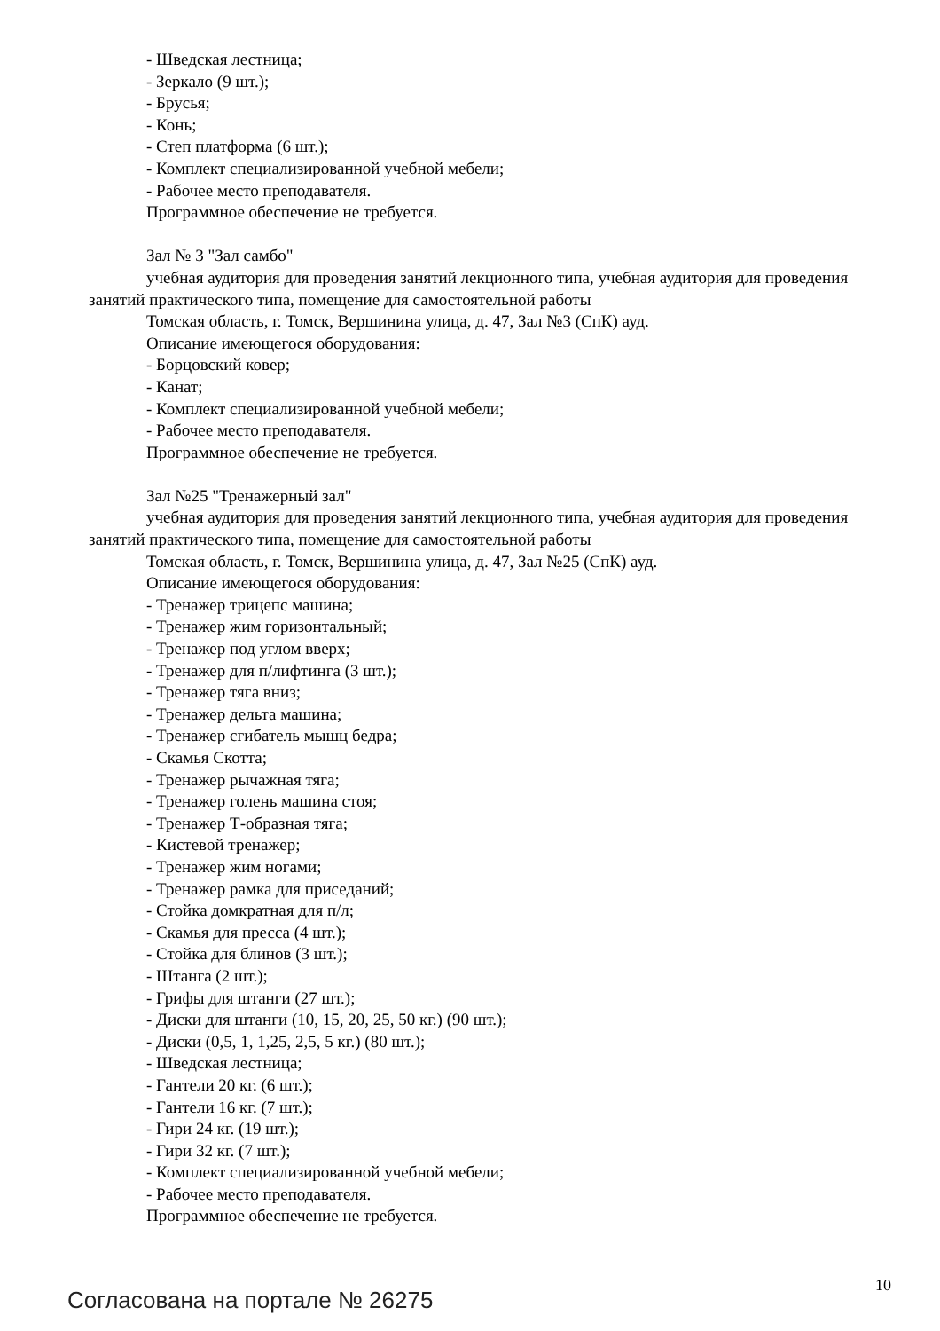- Шведская лестница;
- Зеркало (9 шт.);
- Брусья;
- Конь;
- Степ платформа (6 шт.);
- Комплект специализированной учебной мебели;
- Рабочее место преподавателя.
Программное обеспечение не требуется.
Зал № 3 "Зал самбо"
учебная аудитория для проведения занятий лекционного типа, учебная аудитория для проведения занятий практического типа, помещение для самостоятельной работы
Томская область, г. Томск, Вершинина улица, д. 47, Зал №3 (СпК) ауд.
Описание имеющегося оборудования:
- Борцовский ковер;
- Канат;
- Комплект специализированной учебной мебели;
- Рабочее место преподавателя.
Программное обеспечение не требуется.
Зал №25 "Тренажерный зал"
учебная аудитория для проведения занятий лекционного типа, учебная аудитория для проведения занятий практического типа, помещение для самостоятельной работы
Томская область, г. Томск, Вершинина улица, д. 47, Зал №25 (СпК) ауд.
Описание имеющегося оборудования:
- Тренажер трицепс машина;
- Тренажер жим горизонтальный;
- Тренажер под углом вверх;
- Тренажер для п/лифтинга (3 шт.);
- Тренажер тяга вниз;
- Тренажер дельта машина;
- Тренажер сгибатель мышц бедра;
- Скамья Скотта;
- Тренажер рычажная тяга;
- Тренажер голень машина стоя;
- Тренажер Т-образная тяга;
- Кистевой тренажер;
- Тренажер жим ногами;
- Тренажер рамка для приседаний;
- Стойка домкратная для п/л;
- Скамья для пресса (4 шт.);
- Стойка для блинов (3 шт.);
- Штанга (2 шт.);
- Грифы для штанги (27 шт.);
- Диски для штанги (10, 15, 20, 25, 50 кг.) (90 шт.);
- Диски (0,5, 1, 1,25, 2,5, 5 кг.) (80 шт.);
- Шведская лестница;
- Гантели 20 кг. (6 шт.);
- Гантели 16 кг. (7 шт.);
- Гири 24 кг. (19 шт.);
- Гири 32 кг. (7 шт.);
- Комплект специализированной учебной мебели;
- Рабочее место преподавателя.
Программное обеспечение не требуется.
Согласована на портале № 26275 10